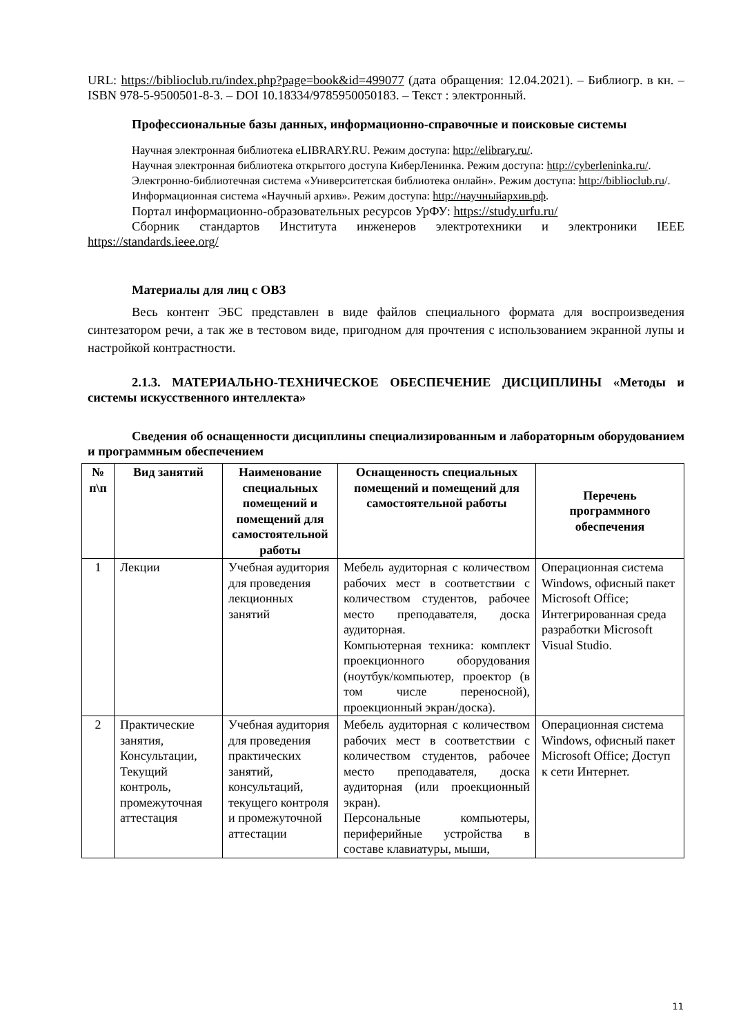URL: https://biblioclub.ru/index.php?page=book&id=499077 (дата обращения: 12.04.2021). – Библиогр. в кн. – ISBN 978-5-9500501-8-3. – DOI 10.18334/9785950050183. – Текст : электронный.
Профессиональные базы данных, информационно-справочные и поисковые системы
Научная электронная библиотека eLIBRARY.RU. Режим доступа: http://elibrary.ru/.
Научная электронная библиотека открытого доступа КиберЛенинка. Режим доступа: http://cyberleninka.ru/.
Электронно-библиотечная система «Университетская библиотека онлайн». Режим доступа: http://biblioclub.ru/.
Информационная система «Научный архив». Режим доступа: http://научныйархив.рф.
Портал информационно-образовательных ресурсов УрФУ: https://study.urfu.ru/
Сборник стандартов Института инженеров электротехники и электроники IEEE https://standards.ieee.org/
Материалы для лиц с ОВЗ
Весь контент ЭБС представлен в виде файлов специального формата для воспроизведения синтезатором речи, а так же в тестовом виде, пригодном для прочтения с использованием экранной лупы и настройкой контрастности.
2.1.3. МАТЕРИАЛЬНО-ТЕХНИЧЕСКОЕ ОБЕСПЕЧЕНИЕ ДИСЦИПЛИНЫ «Методы и системы искусственного интеллекта»
Сведения об оснащенности дисциплины специализированным и лабораторным оборудованием и программным обеспечением
| № п\п | Вид занятий | Наименование специальных помещений и помещений для самостоятельной работы | Оснащенность специальных помещений и помещений для самостоятельной работы | Перечень программного обеспечения |
| --- | --- | --- | --- | --- |
| 1 | Лекции | Учебная аудитория для проведения лекционных занятий | Мебель аудиторная с количеством рабочих мест в соответствии с количеством студентов, рабочее место преподавателя, доска аудиторная. Компьютерная техника: комплект проекционного оборудования (ноутбук/компьютер, проектор (в том числе переносной), проекционный экран/доска). | Операционная система Windows, офисный пакет Microsoft Office; Интегрированная среда разработки Microsoft Visual Studio. |
| 2 | Практические занятия, Консультации, Текущий контроль, промежуточная аттестация | Учебная аудитория для проведения практических занятий, консультаций, текущего контроля и промежуточной аттестации | Мебель аудиторная с количеством рабочих мест в соответствии с количеством студентов, рабочее место преподавателя, доска аудиторная (или проекционный экран). Персональные компьютеры, периферийные устройства в составе клавиатуры, мыши, | Операционная система Windows, офисный пакет Microsoft Office; Доступ к сети Интернет. |
11